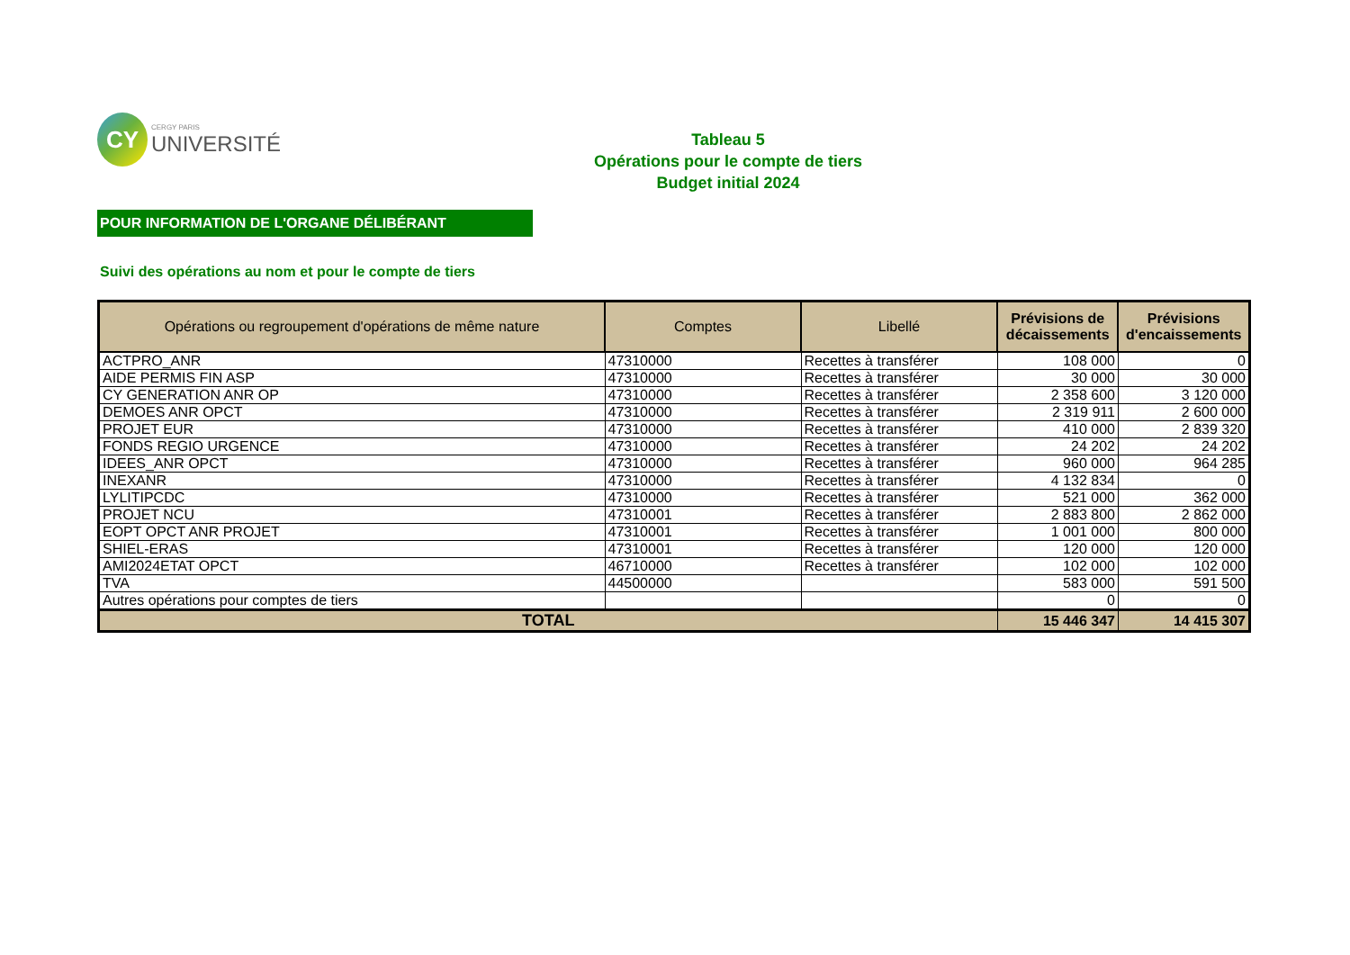CY
CERGY PARIS
UNIVERSITÉ
Tableau 5
Opérations pour le compte de tiers
Budget initial 2024
POUR INFORMATION DE L'ORGANE DÉLIBÉRANT
Suivi des opérations au nom et pour le compte de tiers
| Opérations ou regroupement d'opérations de même nature | Comptes | Libellé | Prévisions de décaissements | Prévisions d'encaissements |
| --- | --- | --- | --- | --- |
| ACTPRO_ANR | 47310000 | Recettes à transférer | 108 000 | 0 |
| AIDE PERMIS FIN ASP | 47310000 | Recettes à transférer | 30 000 | 30 000 |
| CY GENERATION ANR OP | 47310000 | Recettes à transférer | 2 358 600 | 3 120 000 |
| DEMOES ANR OPCT | 47310000 | Recettes à transférer | 2 319 911 | 2 600 000 |
| PROJET EUR | 47310000 | Recettes à transférer | 410 000 | 2 839 320 |
| FONDS REGIO URGENCE | 47310000 | Recettes à transférer | 24 202 | 24 202 |
| IDEES_ANR OPCT | 47310000 | Recettes à transférer | 960 000 | 964 285 |
| INEXANR | 47310000 | Recettes à transférer | 4 132 834 | 0 |
| LYLITIPCDC | 47310000 | Recettes à transférer | 521 000 | 362 000 |
| PROJET NCU | 47310001 | Recettes à transférer | 2 883 800 | 2 862 000 |
| EOPT OPCT ANR PROJET | 47310001 | Recettes à transférer | 1 001 000 | 800 000 |
| SHIEL-ERAS | 47310001 | Recettes à transférer | 120 000 | 120 000 |
| AMI2024ETAT OPCT | 46710000 | Recettes à transférer | 102 000 | 102 000 |
| TVA | 44500000 | | 583 000 | 591 500 |
| Autres opérations pour comptes de tiers | | | 0 | 0 |
| TOTAL | | | 15 446 347 | 14 415 307 |